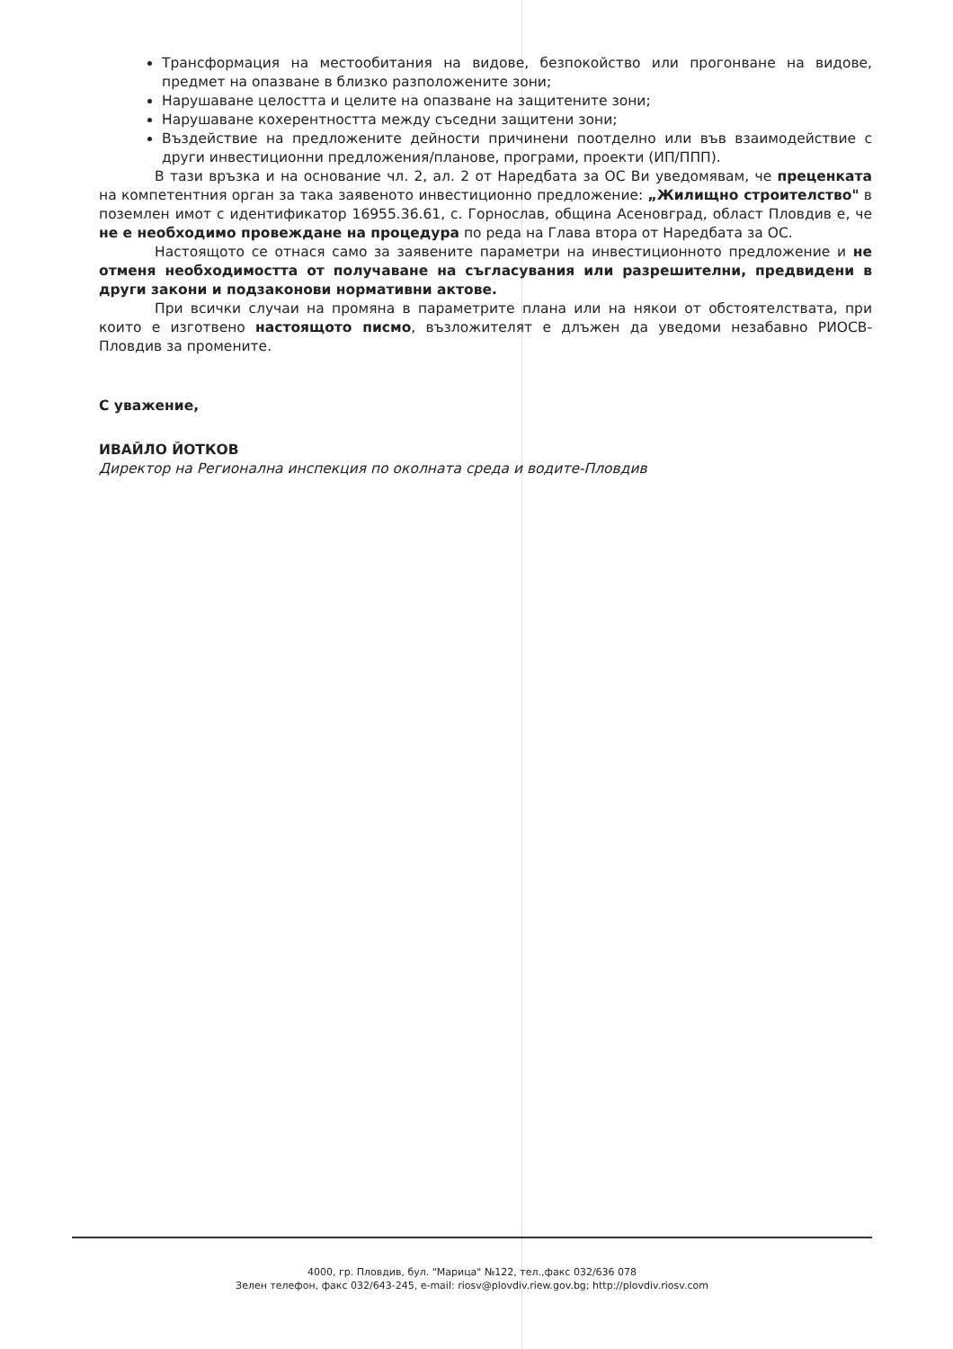Трансформация на местообитания на видове, безпокойство или прогонване на видове, предмет на опазване в близко разположените зони;
Нарушаване целостта и целите на опазване на защитените зони;
Нарушаване кохерентността между съседни защитени зони;
Въздействие на предложените дейности причинени поотделно или във взаимодействие с други инвестиционни предложения/планове, програми, проекти (ИП/ППП).
В тази връзка и на основание чл. 2, ал. 2 от Наредбата за ОС Ви уведомявам, че преценката на компетентния орган за така заявеното инвестиционно предложение: „Жилищно строителство" в поземлен имот с идентификатор 16955.36.61, с. Горнослав, община Асеновград, област Пловдив е, че не е необходимо провеждане на процедура по реда на Глава втора от Наредбата за ОС.
Настоящото се отнася само за заявените параметри на инвестиционното предложение и не отменя необходимостта от получаване на съгласувания или разрешителни, предвидени в други закони и подзаконови нормативни актове.
При всички случаи на промяна в параметрите плана или на някои от обстоятелствата, при които е изготвено настоящото писмо, възложителят е длъжен да уведоми незабавно РИОСВ-Пловдив за промените.
С уважение,
ИВАЙЛО ЙОТКОВ
Директор на Регионална инспекция по околната среда и водите-Пловдив
4000, гр. Пловдив, бул. "Марица" №122, тел.,факс 032/636 078
Зелен телефон, факс 032/643-245, e-mail: riosv@plovdiv.riew.gov.bg; http://plovdiv.riosv.com